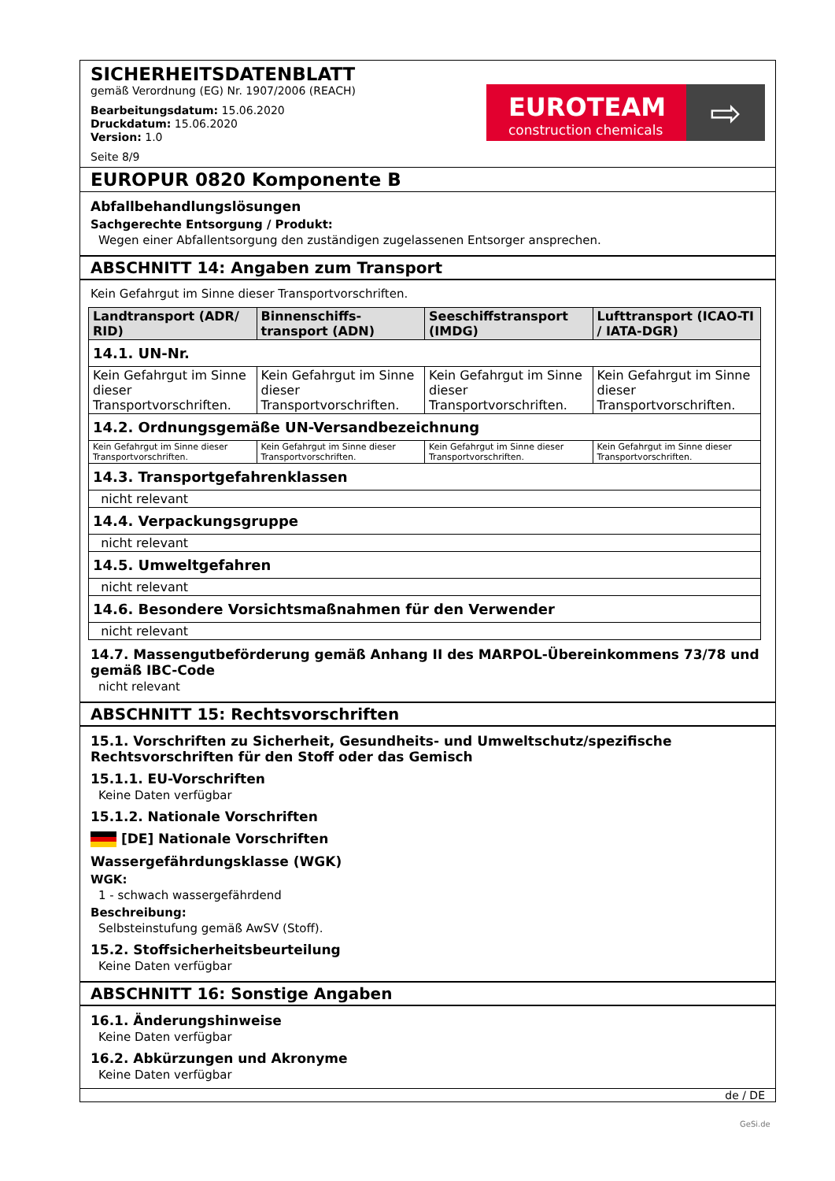SICHERHEITSDATENBLATT
gemäß Verordnung (EG) Nr. 1907/2006 (REACH)
Bearbeitungsdatum: 15.06.2020
Druckdatum: 15.06.2020
Version: 1.0
Seite 8/9
EUROTEAM
construction chemicals
⇨
EUROPUR 0820 Komponente B
Abfallbehandlungslösungen
Sachgerechte Entsorgung / Produkt:
Wegen einer Abfallentsorgung den zuständigen zugelassenen Entsorger ansprechen.
ABSCHNITT 14: Angaben zum Transport
Kein Gefahrgut im Sinne dieser Transportvorschriften.
| Landtransport (ADR/ RID) | Binnenschiffs-transport (ADN) | Seeschiffstransport (IMDG) | Lufttransport (ICAO-TI / IATA-DGR) |
| --- | --- | --- | --- |
| 14.1. UN-Nr. | | | |
| Kein Gefahrgut im Sinne dieser Transportvorschriften. | Kein Gefahrgut im Sinne dieser Transportvorschriften. | Kein Gefahrgut im Sinne dieser Transportvorschriften. | Kein Gefahrgut im Sinne dieser Transportvorschriften. |
| 14.2. Ordnungsgemäße UN-Versandbezeichnung | | | |
| Kein Gefahrgut im Sinne dieser Transportvorschriften. | Kein Gefahrgut im Sinne dieser Transportvorschriften. | Kein Gefahrgut im Sinne dieser Transportvorschriften. | Kein Gefahrgut im Sinne dieser Transportvorschriften. |
| 14.3. Transportgefahrenklassen | | | |
| nicht relevant | | | |
| 14.4. Verpackungsgruppe | | | |
| nicht relevant | | | |
| 14.5. Umweltgefahren | | | |
| nicht relevant | | | |
| 14.6. Besondere Vorsichtsmaßnahmen für den Verwender | | | |
| nicht relevant | | | |
14.7. Massengutbeförderung gemäß Anhang II des MARPOL-Übereinkommens 73/78 und gemäß IBC-Code
nicht relevant
ABSCHNITT 15: Rechtsvorschriften
15.1. Vorschriften zu Sicherheit, Gesundheits- und Umweltschutz/spezifische Rechtsvorschriften für den Stoff oder das Gemisch
15.1.1. EU-Vorschriften
Keine Daten verfügbar
15.1.2. Nationale Vorschriften
[DE] Nationale Vorschriften
Wassergefährdungsklasse (WGK)
WGK:
1 - schwach wassergefährdend
Beschreibung:
Selbsteinstufung gemäß AwSV (Stoff).
15.2. Stoffsicherheitsbeurteilung
Keine Daten verfügbar
ABSCHNITT 16: Sonstige Angaben
16.1. Änderungshinweise
Keine Daten verfügbar
16.2. Abkürzungen und Akronyme
Keine Daten verfügbar
de / DE
GeSi.de